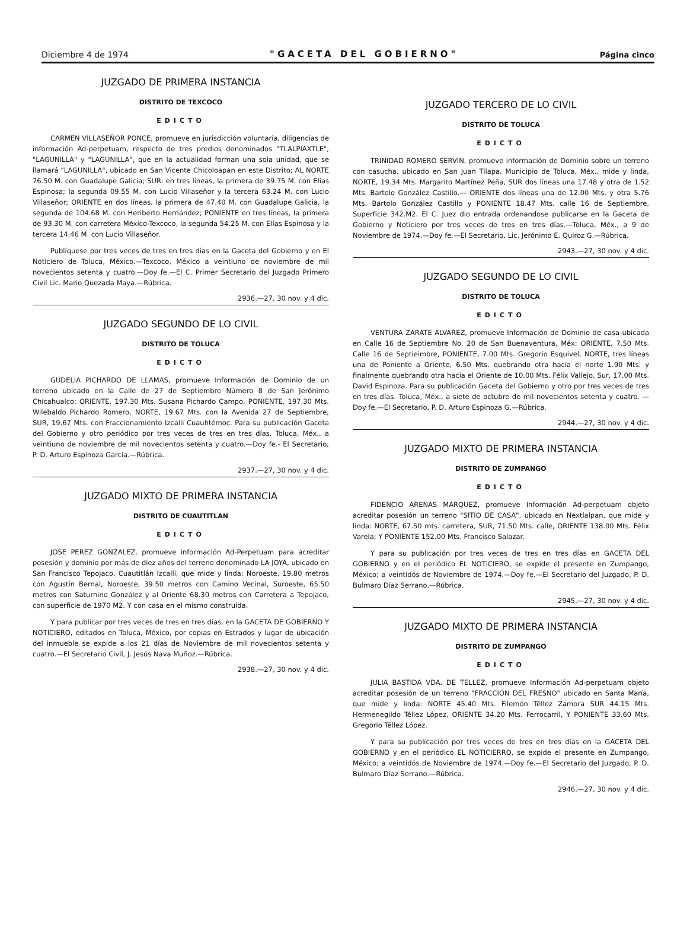Diciembre 4 de 1974 "GACETA DEL GOBIERNO" Página cinco
JUZGADO DE PRIMERA INSTANCIA
DISTRITO DE TEXCOCO
EDICTO
CARMEN VILLASEÑOR PONCE, promueve en jurisdicción voluntaria, diligencias de información Ad-perpetuam, respecto de tres predios denominados "TLALPIAXTLE", "LAGUNILLA" y "LAGUNILLA", que en la actualidad forman una sola unidad, que se llamará "LAGUNILLA", ubicado en San Vicente Chicoloapan en este Distrito; AL NORTE 76.50 M. con Guadalupe Galicia; SUR: en tres líneas, la primera de 39.75 M. con Elías Espinosa; la segunda 09.55 M. con Lucio Villaseñor y la tercera 63.24 M. con Lucio Villaseñor; ORIENTE en dos líneas, la primera de 47.40 M. con Guadalupe Galicia, la segunda de 104.68 M. con Heriberto Hernández; PONIENTE en tres líneas, la primera de 93.30 M. con carretera México-Texcoco, la segunda 54.25 M. con Elías Espinosa y la tercera 14.46 M. con Lucio Villaseñor.
Publíquese por tres veces de tres en tres días en la Gaceta del Gobierno y en El Noticiero de Toluca, México.—Texcoco, México a veintiuno de noviembre de mil novecientos setenta y cuatro.—Doy fe.—El C. Primer Secretario del Juzgado Primero Civil Lic. Mario Quezada Maya.—Rúbrica.
2936.—27, 30 nov. y 4 dic.
JUZGADO SEGUNDO DE LO CIVIL
DISTRITO DE TOLUCA
EDICTO
GUDELIA PICHARDO DE LLAMAS, promueve Información de Dominio de un terreno ubicado en la Calle de 27 de Septiembre Número 8 de San Jerónimo Chicahualco: ORIENTE, 197.30 Mts. Susana Pichardo Campo, PONIENTE, 197.30 Mts. Wilebaldo Pichardo Romero, NORTE, 19.67 Mts. con la Avenida 27 de Septiembre, SUR, 19.67 Mts. con Fraccionamiento Izcalli Cuauhtémoc. Para su publicación Gaceta del Gobierno y otro periódico por tres veces de tres en tres días. Toluca, Méx., a veintiuno de noviembre de mil novecientos setenta y cuatro.—Doy fe.- El Secretario, P. D. Arturo Espinoza García.—Rúbrica.
2937.—27, 30 nov. y 4 dic.
JUZGADO MIXTO DE PRIMERA INSTANCIA
DISTRITO DE CUAUTITLAN
EDICTO
JOSE PEREZ GONZALEZ, promueve información Ad-Perpetuam para acreditar posesión y dominio por más de diez años del terreno denominado LA JOYA, ubicado en San Francisco Tepojaco, Cuautitlán Izcalli, que mide y linda: Noroeste, 19.80 metros con Agustín Bernal, Noroeste, 39.50 metros con Camino Vecinal, Suroeste, 65.50 metros con Saturnino González y al Oriente 68.30 metros con Carretera a Tepojaco, con superficie de 1970 M2. Y con casa en el mismo construída.
Y para publicar por tres veces de tres en tres días, en la GACETA DE GOBIERNO Y NOTICIERO, editados en Toluca, México, por copias en Estrados y lugar de ubicación del inmueble se expide a los 21 días de Noviembre de mil novecientos setenta y cuatro.—El Secretario Civil, J. Jesús Nava Muñoz.—Rúbrica.
2938.—27, 30 nov. y 4 dic.
JUZGADO TERCERO DE LO CIVIL
DISTRITO DE TOLUCA
EDICTO
TRINIDAD ROMERO SERVIN, promueve información de Dominio sobre un terreno con casucha, ubicado en San Juan Tilapa, Municipio de Toluca, Méx., mide y linda, NORTE, 19.34 Mts. Margarito Martínez Peña, SUR dos líneas una 17.48 y otra de 1.52 Mts. Bartolo González Castillo.— ORIENTE dos líneas una de 12.00 Mts. y otra 5.76 Mts. Bartolo González Castillo y PONIENTE 18.47 Mts. calle 16 de Septiembre, Superficie 342.M2. El C. Juez dio entrada ordenandose publicarse en la Gaceta de Gobierno y Noticiero por tres veces de tres en tres días.—Toluca, Méx., a 9 de Noviembre de 1974.—Doy fe.—El Secretario, Lic. Jerónimo E. Quiroz G.—Rúbrica.
2943.—27, 30 nov. y 4 dic.
JUZGADO SEGUNDO DE LO CIVIL
DISTRITO DE TOLUCA
EDICTO
VENTURA ZARATE ALVAREZ, promueve Información de Dominio de casa ubicada en Calle 16 de Septiembre No. 20 de San Buenaventura, Méx: ORIENTE, 7.50 Mts. Calle 16 de Septieimbre, PONIENTE, 7.00 Mts. Gregorio Esquivel, NORTE, tres líneas una de Poniente a Oriente, 6.50 Mts. quebrando otra hacia el norte 1.90 Mts. y finalmente quebrando otra hacia el Oriente de 10.00 Mts. Félix Vallejo, Sur, 17.00 Mts. David Espinoza. Para su publicación Gaceta del Gobierno y otro por tres veces de tres en tres días. Toluca, Méx., a siete de octubre de mil novecientos setenta y cuatro. —Doy fe.—El Secretario, P. D. Arturo Espinoza G.—Rúbrica.
2944.—27, 30 nov. y 4 dic.
JUZGADO MIXTO DE PRIMERA INSTANCIA
DISTRITO DE ZUMPANGO
EDICTO
FIDENCIO ARENAS MARQUEZ, promueve Información Ad-perpetuam objeto acreditar posesión un terreno "SITIO DE CASA", ubicado en Nextlalpan, que mide y linda: NORTE, 67.50 mts. carretera, SUR, 71.50 Mts. calle, ORIENTE 138.00 Mts. Félix Varela; Y PONIENTE 152.00 Mts. Francisco Salazar.
Y para su publicación por tres veces de tres en tres días en GACETA DEL GOBIERNO y en el periódico EL NOTICIERO, se expide el presente en Zumpango, México; a veintidós de Noviembre de 1974.—Doy fe.—El Secretario del Juzgado, P. D. Bulmaro Díaz Serrano.—Rúbrica.
2945.—27, 30 nov. y 4 dic.
JUZGADO MIXTO DE PRIMERA INSTANCIA
DISTRITO DE ZUMPANGO
EDICTO
JULIA BASTIDA VDA. DE TELLEZ, promueve Información Ad-perpetuam objeto acreditar posesión de un terreno "FRACCION DEL FRESNO" ubicado en Santa María, que mide y linda: NORTE 45.40 Mts. Filemón Téllez Zamora SUR 44.15 Mts. Hermenegildo Téllez López, ORIENTE 34.20 Mts. Ferrocarril, Y PONIENTE 33.60 Mts. Gregorio Téllez López.
Y para su publicación por tres veces de tres en tres días en la GACETA DEL GOBIERNO y en el periódico EL NOTICIERRO, se expide el presente en Zumpango, México; a veintidós de Noviembre de 1974.—Doy fe.—El Secretario del Juzgado, P. D. Bulmaro Díaz Serrano.—Rúbrica.
2946.—27, 30 nov. y 4 dic.